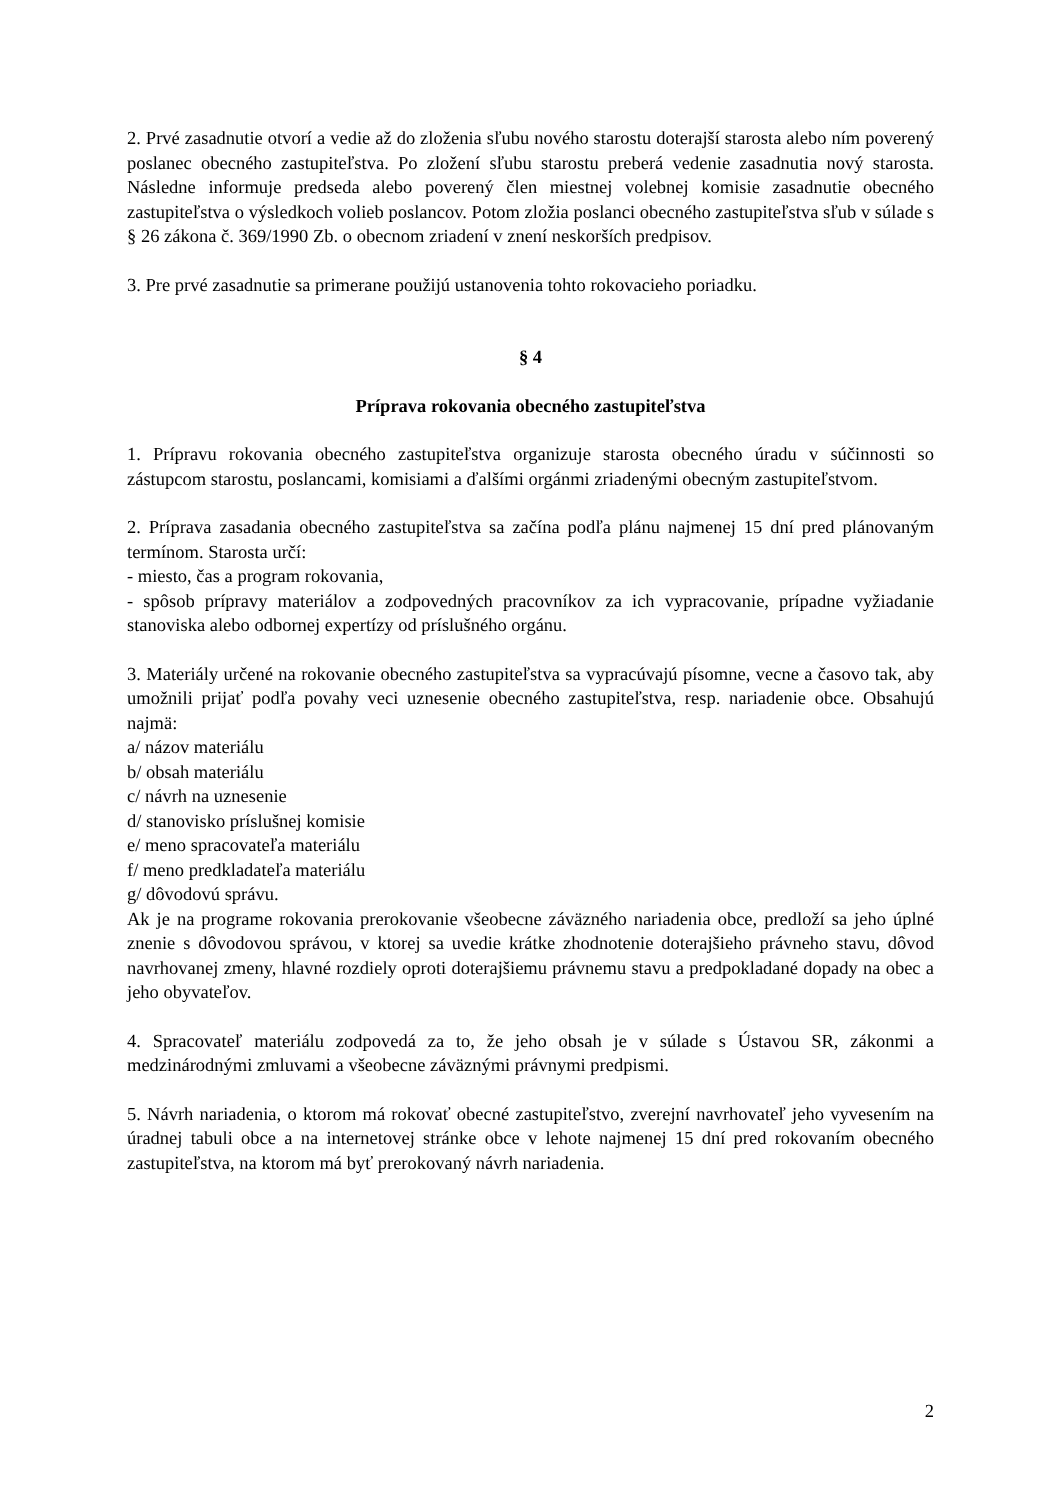2. Prvé zasadnutie otvorí a vedie až do zloženia sľubu nového starostu doterajší starosta alebo ním poverený poslanec obecného zastupiteľstva. Po zložení sľubu starostu preberá vedenie zasadnutia nový starosta. Následne informuje predseda alebo poverený člen miestnej volebnej komisie zasadnutie obecného zastupiteľstva o výsledkoch volieb poslancov. Potom zložia poslanci obecného zastupiteľstva sľub v súlade s § 26 zákona č. 369/1990 Zb. o obecnom zriadení v znení neskorších predpisov.
3. Pre prvé zasadnutie sa primerane použijú ustanovenia tohto rokovacieho poriadku.
§ 4
Príprava rokovania obecného zastupiteľstva
1. Prípravu rokovania obecného zastupiteľstva organizuje starosta obecného úradu v súčinnosti so zástupcom starostu, poslancami, komisiami a ďalšími orgánmi zriadenými obecným zastupiteľstvom.
2. Príprava zasadania obecného zastupiteľstva sa začína podľa plánu najmenej 15 dní pred plánovaným termínom. Starosta určí:
- miesto, čas a program rokovania,
- spôsob prípravy materiálov a zodpovedných pracovníkov za ich vypracovanie, prípadne vyžiadanie stanoviska alebo odbornej expertízy od príslušného orgánu.
3. Materiály určené na rokovanie obecného zastupiteľstva sa vypracúvajú písomne, vecne a časovo tak, aby umožnili prijať podľa povahy veci uznesenie obecného zastupiteľstva, resp. nariadenie obce. Obsahujú najmä:
a/ názov materiálu
b/ obsah materiálu
c/ návrh na uznesenie
d/ stanovisko príslušnej komisie
e/ meno spracovateľa materiálu
f/ meno predkladateľa materiálu
g/ dôvodovú správu.
Ak je na programe rokovania prerokovanie všeobecne záväzného nariadenia obce, predloží sa jeho úplné znenie s dôvodovou správou, v ktorej sa uvedie krátke zhodnotenie doterajšieho právneho stavu, dôvod navrhovanej zmeny, hlavné rozdiely oproti doterajšiemu právnemu stavu a predpokladané dopady na obec a jeho obyvateľov.
4. Spracovateľ materiálu zodpovedá za to, že jeho obsah je v súlade s Ústavou SR, zákonmi a medzinárodnými zmluvami a všeobecne záväznými právnymi predpismi.
5. Návrh nariadenia, o ktorom má rokovať obecné zastupiteľstvo, zverejní navrhovateľ jeho vyvesením na úradnej tabuli obce a na internetovej stránke obce v lehote najmenej 15 dní pred rokovaním obecného zastupiteľstva, na ktorom má byť prerokovaný návrh nariadenia.
2